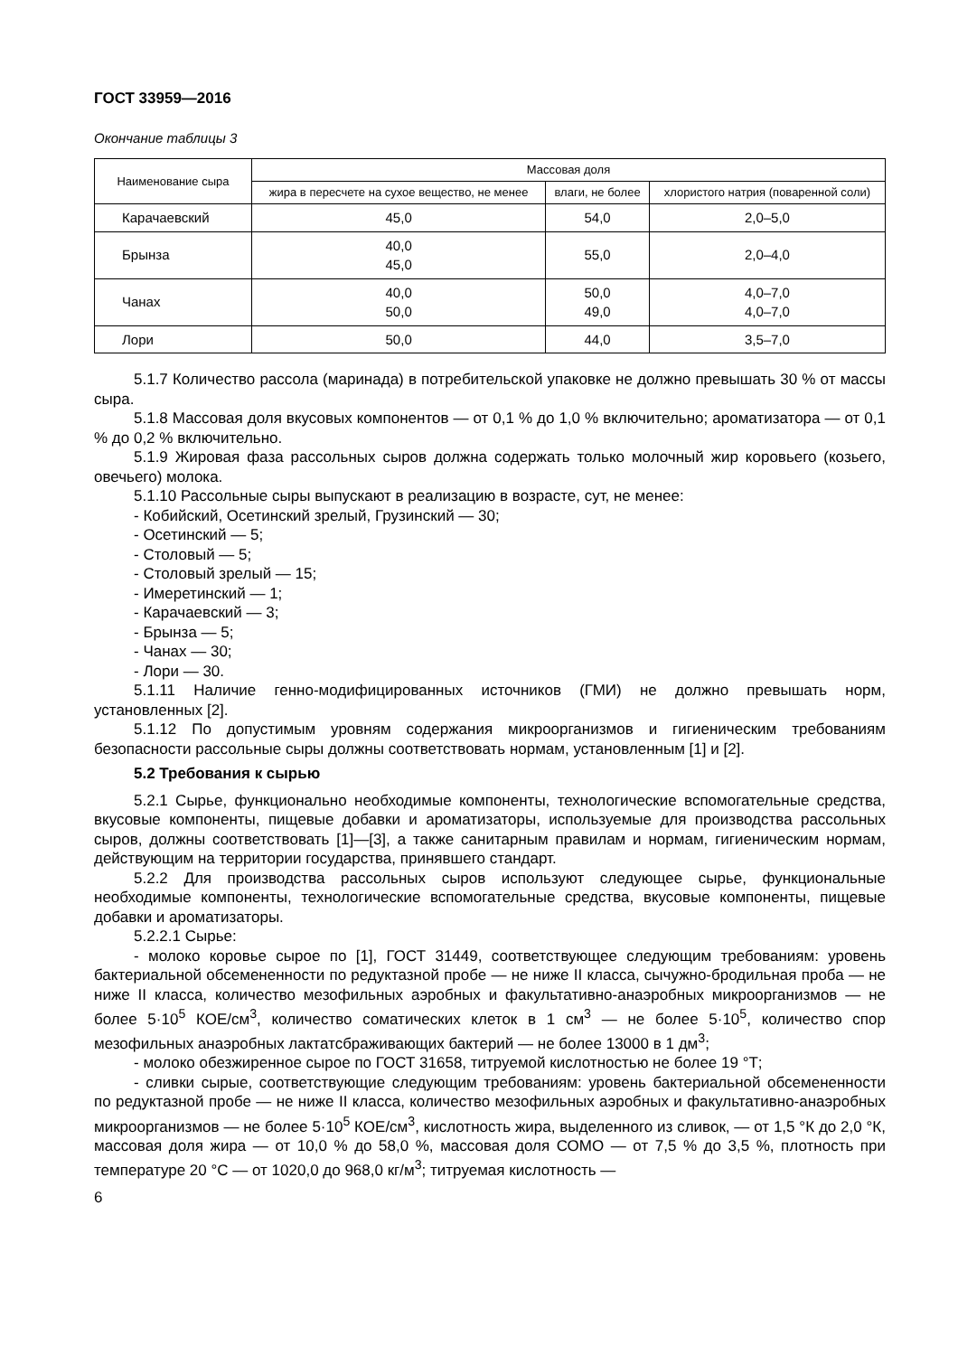ГОСТ 33959—2016
Окончание таблицы 3
| Наименование сыра | Массовая доля | | |
| --- | --- | --- | --- |
| | жира в пересчете на сухое вещество, не менее | влаги, не более | хлористого натрия (поваренной соли) |
| Карачаевский | 45,0 | 54,0 | 2,0–5,0 |
| Брынза | 40,0 45,0 | 55,0 | 2,0–4,0 |
| Чанах | 40,0 50,0 | 50,0 49,0 | 4,0–7,0 4,0–7,0 |
| Лори | 50,0 | 44,0 | 3,5–7,0 |
5.1.7 Количество рассола (маринада) в потребительской упаковке не должно превышать 30 % от массы сыра.
5.1.8 Массовая доля вкусовых компонентов — от 0,1 % до 1,0 % включительно; ароматизатора — от 0,1 % до 0,2 % включительно.
5.1.9 Жировая фаза рассольных сыров должна содержать только молочный жир коровьего (козьего, овечьего) молока.
5.1.10 Рассольные сыры выпускают в реализацию в возрасте, сут, не менее:
- Кобийский, Осетинский зрелый, Грузинский — 30;
- Осетинский — 5;
- Столовый — 5;
- Столовый зрелый — 15;
- Имеретинский — 1;
- Карачаевский — 3;
- Брынза — 5;
- Чанах — 30;
- Лори — 30.
5.1.11 Наличие генно-модифицированных источников (ГМИ) не должно превышать норм, установленных [2].
5.1.12 По допустимым уровням содержания микроорганизмов и гигиеническим требованиям безопасности рассольные сыры должны соответствовать нормам, установленным [1] и [2].
5.2 Требования к сырью
5.2.1 Сырье, функционально необходимые компоненты, технологические вспомогательные средства, вкусовые компоненты, пищевые добавки и ароматизаторы, используемые для производства рассольных сыров, должны соответствовать [1]—[3], а также санитарным правилам и нормам, гигиеническим нормам, действующим на территории государства, принявшего стандарт.
5.2.2 Для производства рассольных сыров используют следующее сырье, функциональные необходимые компоненты, технологические вспомогательные средства, вкусовые компоненты, пищевые добавки и ароматизаторы.
5.2.2.1 Сырье:
- молоко коровье сырое по [1], ГОСТ 31449, соответствующее следующим требованиям: уровень бактериальной обсемененности по редуктазной пробе — не ниже II класса, сычужно-бродильная проба — не ниже II класса, количество мезофильных аэробных и факультативно-анаэробных микроорганизмов — не более 5·10<sup>5</sup> КОЕ/см<sup>3</sup>, количество соматических клеток в 1 см<sup>3</sup> — не более 5·10<sup>5</sup>, количество спор мезофильных анаэробных лактатсбраживающих бактерий — не более 13000 в 1 дм<sup>3</sup>;
- молоко обезжиренное сырое по ГОСТ 31658, титруемой кислотностью не более 19 °Т;
- сливки сырые, соответствующие следующим требованиям: уровень бактериальной обсемененности по редуктазной пробе — не ниже II класса, количество мезофильных аэробных и факультативно-анаэробных микроорганизмов — не более 5·10<sup>5</sup> КОЕ/см<sup>3</sup>, кислотность жира, выделенного из сливок, — от 1,5 °К до 2,0 °К, массовая доля жира — от 10,0 % до 58,0 %, массовая доля СОМО — от 7,5 % до 3,5 %, плотность при температуре 20 °С — от 1020,0 до 968,0 кг/м<sup>3</sup>; титруемая кислотность —
6